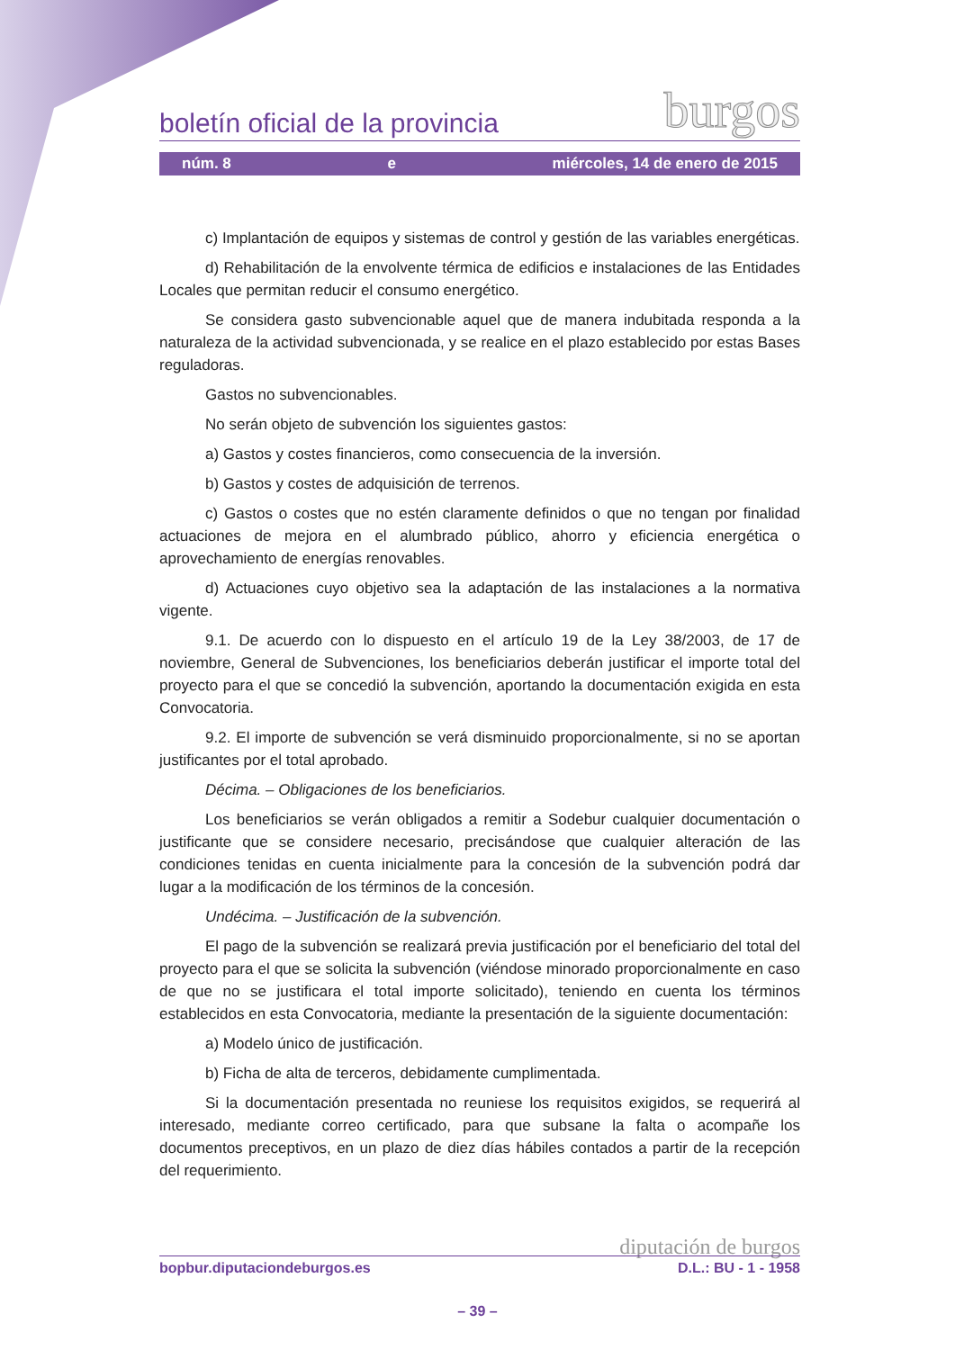boletín oficial de la provincia burgos
núm. 8 e miércoles, 14 de enero de 2015
c) Implantación de equipos y sistemas de control y gestión de las variables energéticas.
d) Rehabilitación de la envolvente térmica de edificios e instalaciones de las Entidades Locales que permitan reducir el consumo energético.
Se considera gasto subvencionable aquel que de manera indubitada responda a la naturaleza de la actividad subvencionada, y se realice en el plazo establecido por estas Bases reguladoras.
Gastos no subvencionables.
No serán objeto de subvención los siguientes gastos:
a) Gastos y costes financieros, como consecuencia de la inversión.
b) Gastos y costes de adquisición de terrenos.
c) Gastos o costes que no estén claramente definidos o que no tengan por finalidad actuaciones de mejora en el alumbrado público, ahorro y eficiencia energética o aprovechamiento de energías renovables.
d) Actuaciones cuyo objetivo sea la adaptación de las instalaciones a la normativa vigente.
9.1. De acuerdo con lo dispuesto en el artículo 19 de la Ley 38/2003, de 17 de noviembre, General de Subvenciones, los beneficiarios deberán justificar el importe total del proyecto para el que se concedió la subvención, aportando la documentación exigida en esta Convocatoria.
9.2. El importe de subvención se verá disminuido proporcionalmente, si no se aportan justificantes por el total aprobado.
Décima. – Obligaciones de los beneficiarios.
Los beneficiarios se verán obligados a remitir a Sodebur cualquier documentación o justificante que se considere necesario, precisándose que cualquier alteración de las condiciones tenidas en cuenta inicialmente para la concesión de la subvención podrá dar lugar a la modificación de los términos de la concesión.
Undécima. – Justificación de la subvención.
El pago de la subvención se realizará previa justificación por el beneficiario del total del proyecto para el que se solicita la subvención (viéndose minorado proporcionalmente en caso de que no se justificara el total importe solicitado), teniendo en cuenta los términos establecidos en esta Convocatoria, mediante la presentación de la siguiente documentación:
a) Modelo único de justificación.
b) Ficha de alta de terceros, debidamente cumplimentada.
Si la documentación presentada no reuniese los requisitos exigidos, se requerirá al interesado, mediante correo certificado, para que subsane la falta o acompañe los documentos preceptivos, en un plazo de diez días hábiles contados a partir de la recepción del requerimiento.
diputación de burgos
bopbur.diputaciondeburgos.es D.L.: BU - 1 - 1958
– 39 –